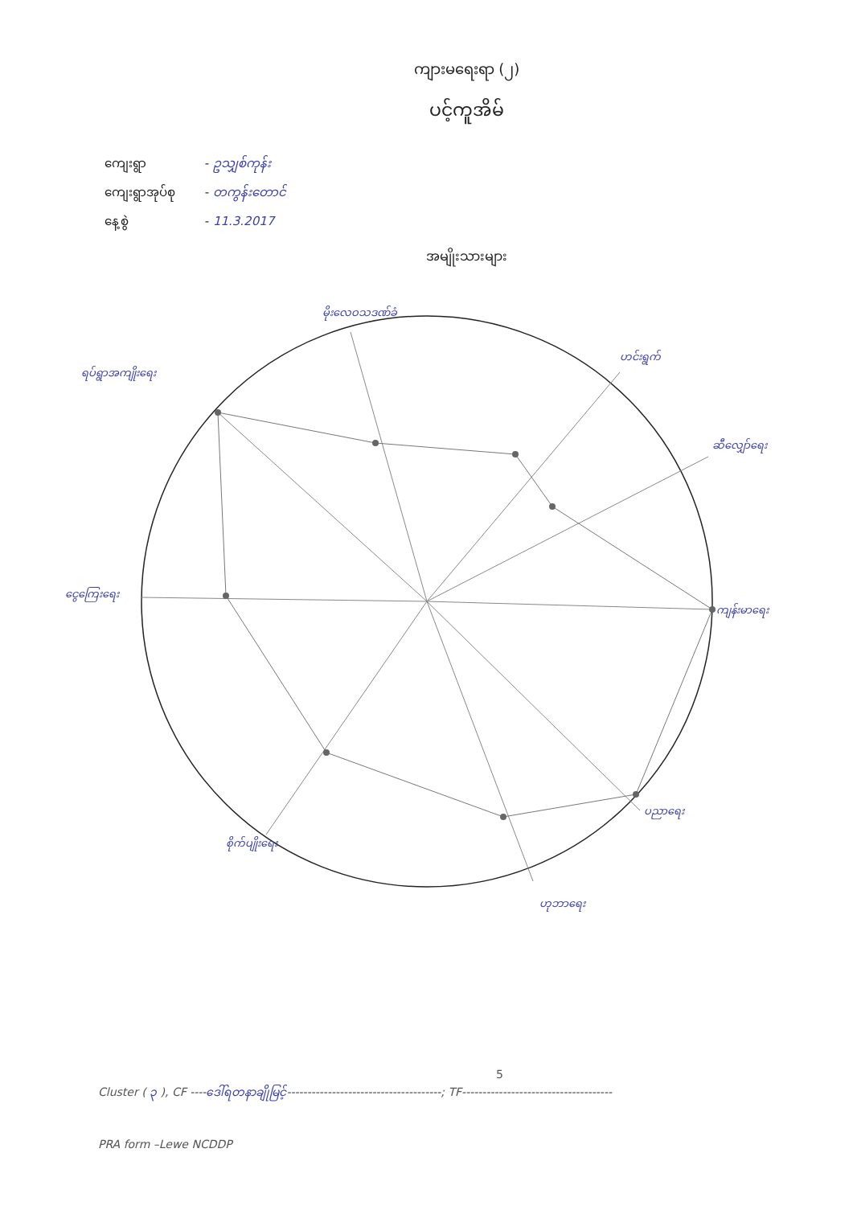ကျားမရေးရာ (၂)
ပင့်ကူအိမ်
ကျေးရွာ - ဥသျှစ်ကုန်း
ကျေးရွာအုပ်စု - တကွန်းတောင်
နေ့စွဲ - 11.3.2017
အမျိုးသားများ
မိုးလေဝသဒဏ်ခံ
ဟင်းရွက်
ဆီလျှော်ရေး
ကျန်းမာရေး
ပညာရေး
ဟုဘာရေး
စိုက်ပျိုးရေး
ငွေကြေးရေး
ရပ်ရွာအကျိုးရေး
5
Cluster ( ၃ ), CF ----ဒေါ်ရတနာချိုမြင့်--------------------------------------; TF-------------------------------------
PRA form –Lewe NCDDP